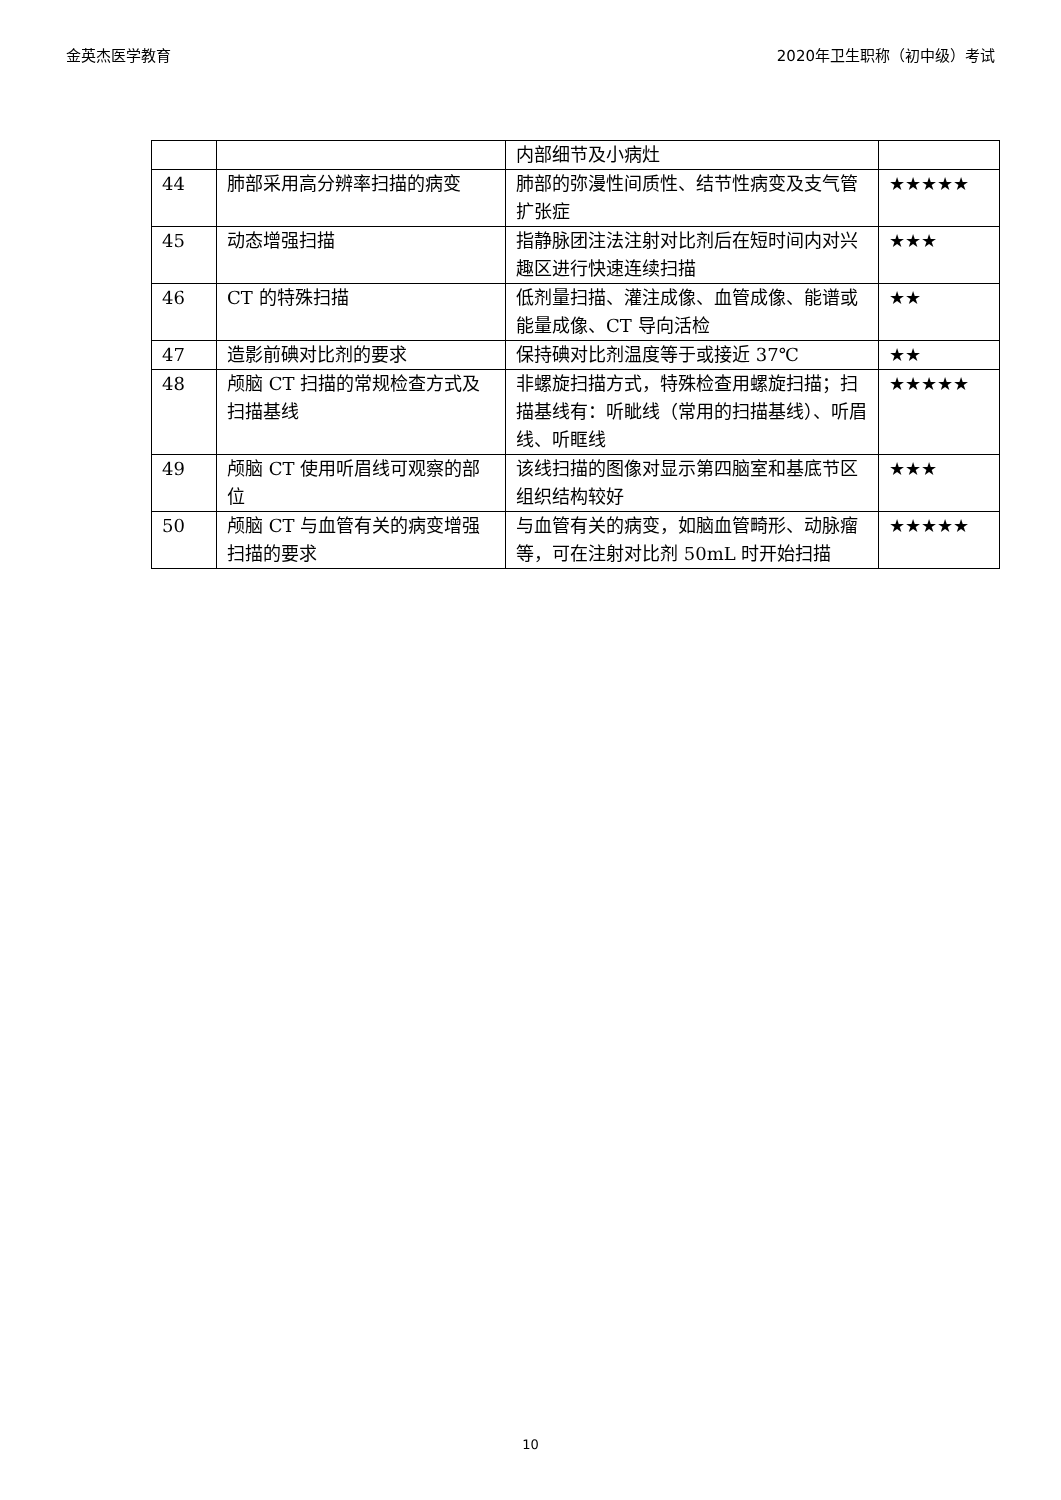金英杰医学教育 2020年卫生职称（初中级）考试
| | | 内部细节及小病灶 | |
| 44 | 肺部采用高分辨率扫描的病变 | 肺部的弥漫性间质性、结节性病变及支气管扩张症 | ★★★★★ |
| 45 | 动态增强扫描 | 指静脉团注法注射对比剂后在短时间内对兴趣区进行快速连续扫描 | ★★★ |
| 46 | CT 的特殊扫描 | 低剂量扫描、灌注成像、血管成像、能谱或能量成像、CT 导向活检 | ★★ |
| 47 | 造影前碘对比剂的要求 | 保持碘对比剂温度等于或接近 37℃ | ★★ |
| 48 | 颅脑 CT 扫描的常规检查方式及扫描基线 | 非螺旋扫描方式，特殊检查用螺旋扫描；扫描基线有：听眦线（常用的扫描基线）、听眉线、听眶线 | ★★★★★ |
| 49 | 颅脑 CT 使用听眉线可观察的部位 | 该线扫描的图像对显示第四脑室和基底节区组织结构较好 | ★★★ |
| 50 | 颅脑 CT 与血管有关的病变增强扫描的要求 | 与血管有关的病变，如脑血管畸形、动脉瘤等，可在注射对比剂 50mL 时开始扫描 | ★★★★★ |
10